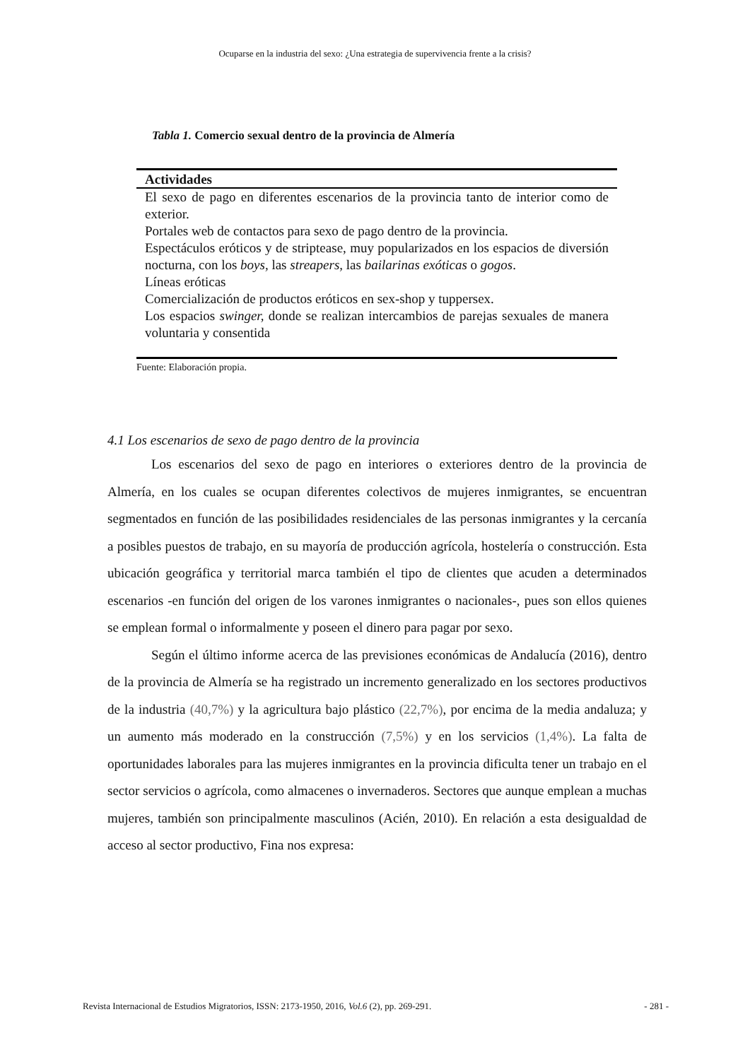Ocuparse en la industria del sexo: ¿Una estrategia de supervivencia frente a la crisis?
Tabla 1. Comercio sexual dentro de la provincia de Almería
| Actividades |
| --- |
| El sexo de pago en diferentes escenarios de la provincia tanto de interior como de exterior. |
| Portales web de contactos para sexo de pago dentro de la provincia. |
| Espectáculos eróticos y de striptease, muy popularizados en los espacios de diversión nocturna, con los boys, las streapers, las bailarinas exóticas o gogos . |
| Líneas eróticas |
| Comercialización de productos eróticos en sex-shop y tuppersex. |
| Los espacios swinger, donde se realizan intercambios de parejas sexuales de manera voluntaria y consentida |
Fuente: Elaboración propia.
4.1 Los escenarios de sexo de pago dentro de la provincia
Los escenarios del sexo de pago en interiores o exteriores dentro de la provincia de Almería, en los cuales se ocupan diferentes colectivos de mujeres inmigrantes, se encuentran segmentados en función de las posibilidades residenciales de las personas inmigrantes y la cercanía a posibles puestos de trabajo, en su mayoría de producción agrícola, hostelería o construcción. Esta ubicación geográfica y territorial marca también el tipo de clientes que acuden a determinados escenarios -en función del origen de los varones inmigrantes o nacionales-, pues son ellos quienes se emplean formal o informalmente y poseen el dinero para pagar por sexo.
Según el último informe acerca de las previsiones económicas de Andalucía (2016), dentro de la provincia de Almería se ha registrado un incremento generalizado en los sectores productivos de la industria (40,7%) y la agricultura bajo plástico (22,7%), por encima de la media andaluza; y un aumento más moderado en la construcción (7,5%) y en los servicios (1,4%). La falta de oportunidades laborales para las mujeres inmigrantes en la provincia dificulta tener un trabajo en el sector servicios o agrícola, como almacenes o invernaderos. Sectores que aunque emplean a muchas mujeres, también son principalmente masculinos (Acién, 2010). En relación a esta desigualdad de acceso al sector productivo, Fina nos expresa:
Revista Internacional de Estudios Migratorios, ISSN: 2173-1950, 2016, Vol.6 (2), pp. 269-291. - 281 -